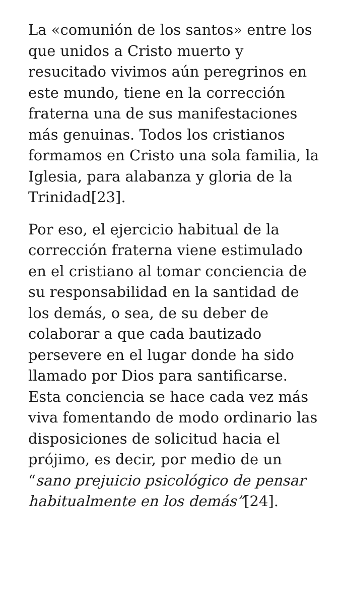La «comunión de los santos» entre los que unidos a Cristo muerto y resucitado vivimos aún peregrinos en este mundo, tiene en la corrección fraterna una de sus manifestaciones más genuinas. Todos los cristianos formamos en Cristo una sola familia, la Iglesia, para alabanza y gloria de la Trinidad[23].
Por eso, el ejercicio habitual de la corrección fraterna viene estimulado en el cristiano al tomar conciencia de su responsabilidad en la santidad de los demás, o sea, de su deber de colaborar a que cada bautizado persevere en el lugar donde ha sido llamado por Dios para santificarse. Esta conciencia se hace cada vez más viva fomentando de modo ordinario las disposiciones de solicitud hacia el prójimo, es decir, por medio de un “sano prejuicio psicológico de pensar habitualmente en los demás”[24].